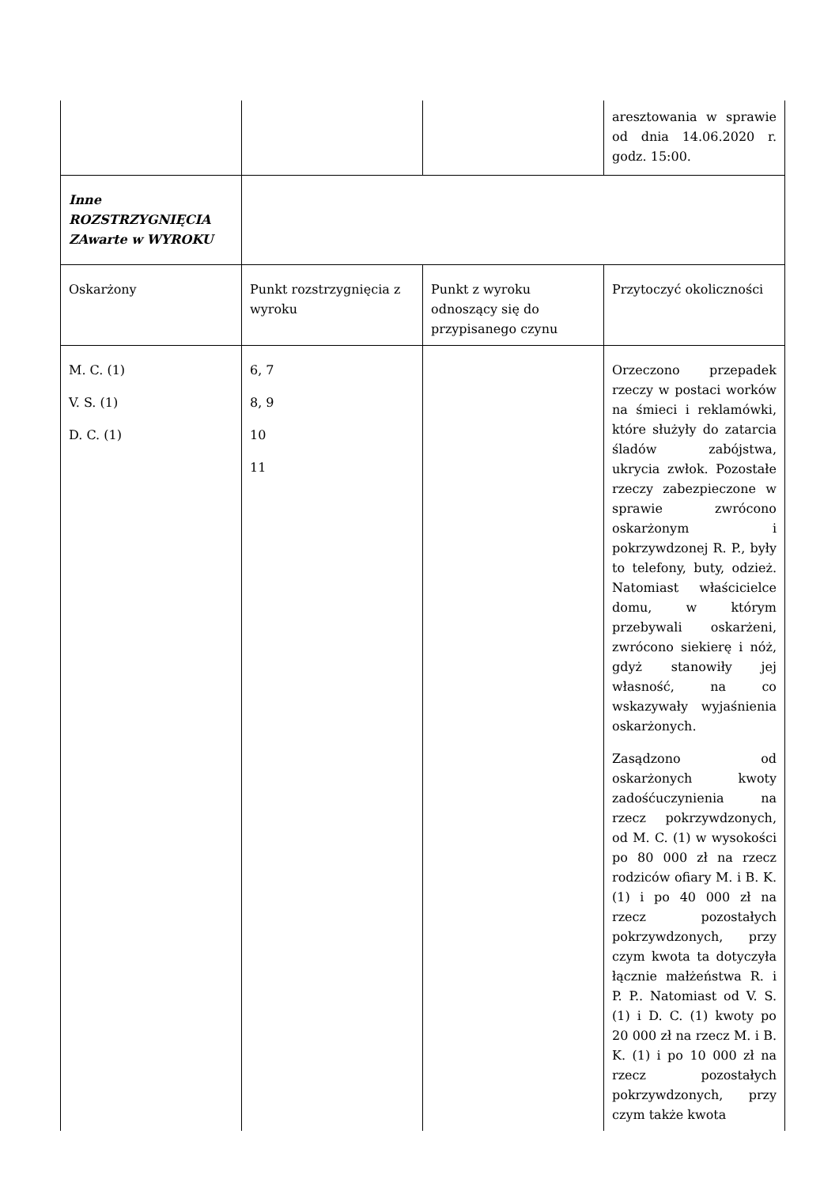| | | | aresztowania w sprawie od dnia 14.06.2020 r. godz. 15:00. |
| Inne ROZSTRZYGNIĘCIA ZAwarte w WYROKU | | | |
| Oskarżony | Punkt rozstrzygnięcia z wyroku | Punkt z wyroku odnoszący się do przypisanego czynu | Przytoczyć okoliczności |
| M. C. (1) V. S. (1) D. C. (1) | 6, 7 8, 9 10 11 | | Orzeczono przepadek rzeczy w postaci worków na śmieci i reklamówki, które służyły do zatarcia śladów zabójstwa, ukrycia zwłok. Pozostałe rzeczy zabezpieczone w sprawie zwrócono oskarżonym i pokrzywdzonej R. P., były to telefony, buty, odzież. Natomiast właścicielce domu, w którym przebywali oskarżeni, zwrócono siekierę i nóż, gdyż stanowiły jej własność, na co wskazywały wyjaśnienia oskarżonych. Zasądzono od oskarżonych kwoty zadośćuczynienia na rzecz pokrzywdzonych, od M. C. (1) w wysokości po 80 000 zł na rzecz rodziców ofiary M. i B. K. (1) i po 40 000 zł na rzecz pozostałych pokrzywdzonych, przy czym kwota ta dotyczyła łącznie małżeństwa R. i P. P.. Natomiast od V. S. (1) i D. C. (1) kwoty po 20 000 zł na rzecz M. i B. K. (1) i po 10 000 zł na rzecz pozostałych pokrzywdzonych, przy czym także kwota |